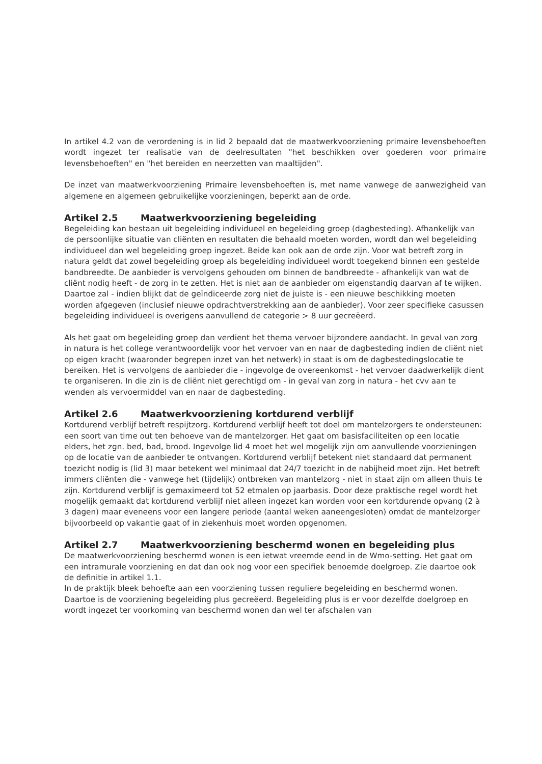In artikel 4.2 van de verordening is in lid 2 bepaald dat de maatwerkvoorziening primaire levensbehoeften wordt ingezet ter realisatie van de deelresultaten "het beschikken over goederen voor primaire levensbehoeften" en "het bereiden en neerzetten van maaltijden".
De inzet van maatwerkvoorziening Primaire levensbehoeften is, met name vanwege de aanwezigheid van algemene en algemeen gebruikelijke voorzieningen, beperkt aan de orde.
Artikel 2.5 Maatwerkvoorziening begeleiding
Begeleiding kan bestaan uit begeleiding individueel en begeleiding groep (dagbesteding). Afhankelijk van de persoonlijke situatie van cliënten en resultaten die behaald moeten worden, wordt dan wel begeleiding individueel dan wel begeleiding groep ingezet. Beide kan ook aan de orde zijn. Voor wat betreft zorg in natura geldt dat zowel begeleiding groep als begeleiding individueel wordt toegekend binnen een gestelde bandbreedte. De aanbieder is vervolgens gehouden om binnen de bandbreedte - afhankelijk van wat de cliënt nodig heeft - de zorg in te zetten. Het is niet aan de aanbieder om eigenstandig daarvan af te wijken. Daartoe zal - indien blijkt dat de geïndiceerde zorg niet de juiste is - een nieuwe beschikking moeten worden afgegeven (inclusief nieuwe opdrachtverstrekking aan de aanbieder). Voor zeer specifieke casussen begeleiding individueel is overigens aanvullend de categorie > 8 uur gecreëerd.
Als het gaat om begeleiding groep dan verdient het thema vervoer bijzondere aandacht. In geval van zorg in natura is het college verantwoordelijk voor het vervoer van en naar de dagbesteding indien de cliënt niet op eigen kracht (waaronder begrepen inzet van het netwerk) in staat is om de dagbestedingslocatie te bereiken. Het is vervolgens de aanbieder die - ingevolge de overeenkomst - het vervoer daadwerkelijk dient te organiseren. In die zin is de cliënt niet gerechtigd om - in geval van zorg in natura - het cvv aan te wenden als vervoermiddel van en naar de dagbesteding.
Artikel 2.6 Maatwerkvoorziening kortdurend verblijf
Kortdurend verblijf betreft respijtzorg. Kortdurend verblijf heeft tot doel om mantelzorgers te ondersteunen: een soort van time out ten behoeve van de mantelzorger. Het gaat om basisfaciliteiten op een locatie elders, het zgn. bed, bad, brood. Ingevolge lid 4 moet het wel mogelijk zijn om aanvullende voorzieningen op de locatie van de aanbieder te ontvangen. Kortdurend verblijf betekent niet standaard dat permanent toezicht nodig is (lid 3) maar betekent wel minimaal dat 24/7 toezicht in de nabijheid moet zijn. Het betreft immers cliënten die - vanwege het (tijdelijk) ontbreken van mantelzorg - niet in staat zijn om alleen thuis te zijn. Kortdurend verblijf is gemaximeerd tot 52 etmalen op jaarbasis. Door deze praktische regel wordt het mogelijk gemaakt dat kortdurend verblijf niet alleen ingezet kan worden voor een kortdurende opvang (2 à 3 dagen) maar eveneens voor een langere periode (aantal weken aaneengesloten) omdat de mantelzorger bijvoorbeeld op vakantie gaat of in ziekenhuis moet worden opgenomen.
Artikel 2.7 Maatwerkvoorziening beschermd wonen en begeleiding plus
De maatwerkvoorziening beschermd wonen is een ietwat vreemde eend in de Wmo-setting. Het gaat om een intramurale voorziening en dat dan ook nog voor een specifiek benoemde doelgroep. Zie daartoe ook de definitie in artikel 1.1.
In de praktijk bleek behoefte aan een voorziening tussen reguliere begeleiding en beschermd wonen. Daartoe is de voorziening begeleiding plus gecreëerd. Begeleiding plus is er voor dezelfde doelgroep en wordt ingezet ter voorkoming van beschermd wonen dan wel ter afschalen van